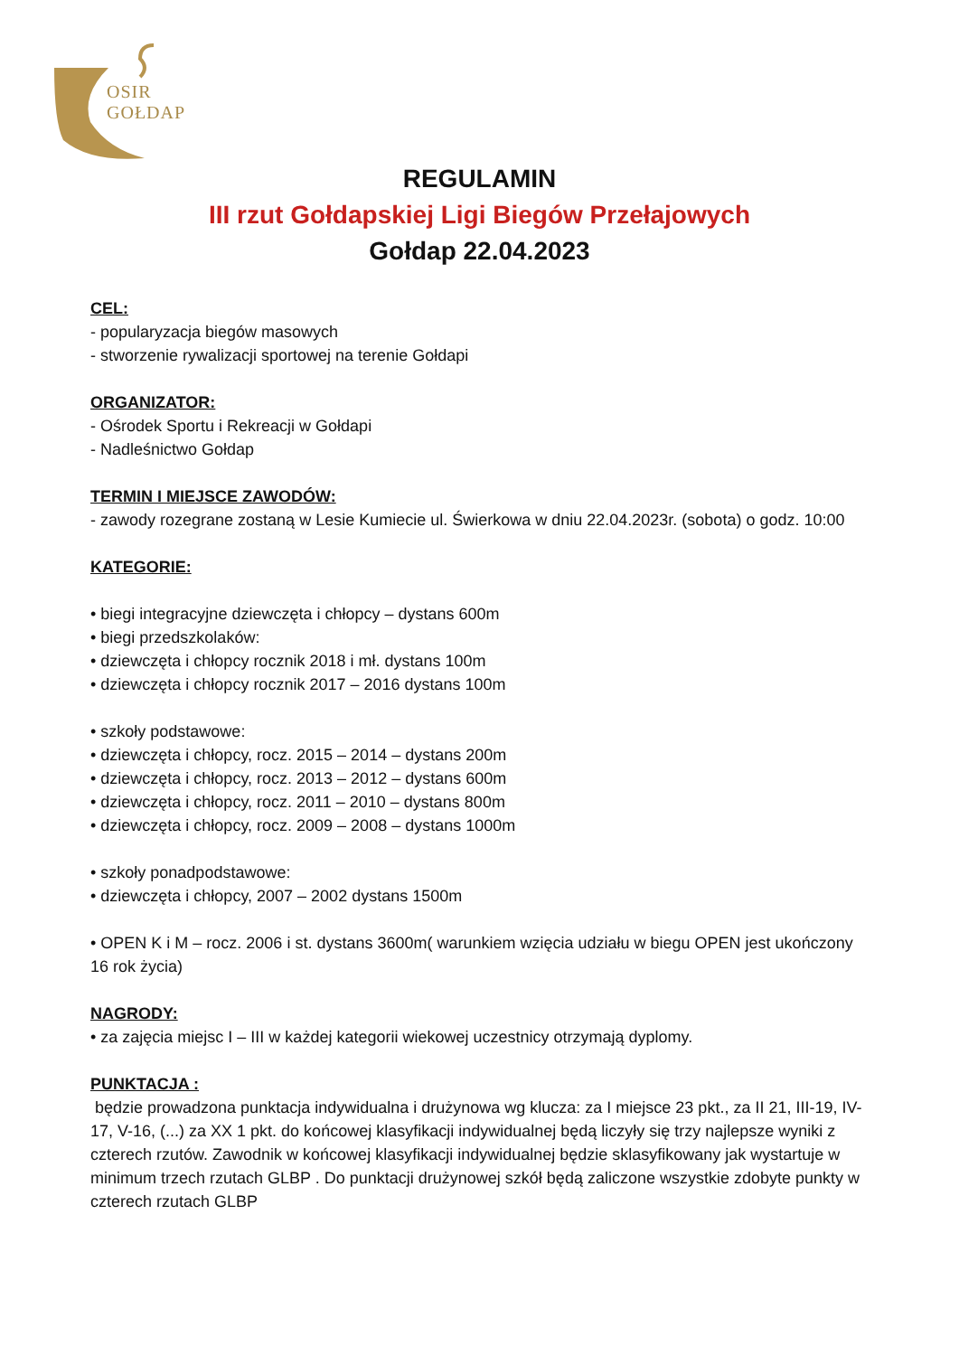OSIR
GOŁDAP
REGULAMIN
III rzut Gołdapskiej Ligi Biegów Przełajowych
Gołdap 22.04.2023
CEL:
- popularyzacja biegów masowych
- stworzenie rywalizacji sportowej na terenie Gołdapi
ORGANIZATOR:
- Ośrodek Sportu i Rekreacji w Gołdapi
- Nadleśnictwo Gołdap
TERMIN I MIEJSCE ZAWODÓW:
- zawody rozegrane zostaną w Lesie Kumiecie ul. Świerkowa w dniu 22.04.2023r. (sobota) o godz. 10:00
KATEGORIE:
• biegi integracyjne dziewczęta i chłopcy – dystans 600m
• biegi przedszkolaków:
• dziewczęta i chłopcy rocznik 2018 i mł. dystans 100m
• dziewczęta i chłopcy rocznik 2017 – 2016 dystans 100m
• szkoły podstawowe:
• dziewczęta i chłopcy, rocz. 2015 – 2014 – dystans 200m
• dziewczęta i chłopcy, rocz. 2013 – 2012 – dystans 600m
• dziewczęta i chłopcy, rocz. 2011 – 2010 – dystans 800m
• dziewczęta i chłopcy, rocz. 2009 – 2008 – dystans 1000m
• szkoły ponadpodstawowe:
• dziewczęta i chłopcy, 2007 – 2002 dystans 1500m
• OPEN K i M – rocz. 2006 i st. dystans 3600m( warunkiem wzięcia udziału w biegu OPEN jest ukończony 16 rok życia)
NAGRODY:
• za zajęcia miejsc I – III w każdej kategorii wiekowej uczestnicy otrzymają dyplomy.
PUNKTACJA :
będzie prowadzona punktacja indywidualna i drużynowa wg klucza: za I miejsce 23 pkt., za II 21, III-19, IV-17, V-16, (...) za XX 1 pkt. do końcowej klasyfikacji indywidualnej będą liczyły się trzy najlepsze wyniki z czterech rzutów. Zawodnik w końcowej klasyfikacji indywidualnej będzie sklasyfikowany jak wystartuje w minimum trzech rzutach GLBP . Do punktacji drużynowej szkół będą zaliczone wszystkie zdobyte punkty w czterech rzutach GLBP